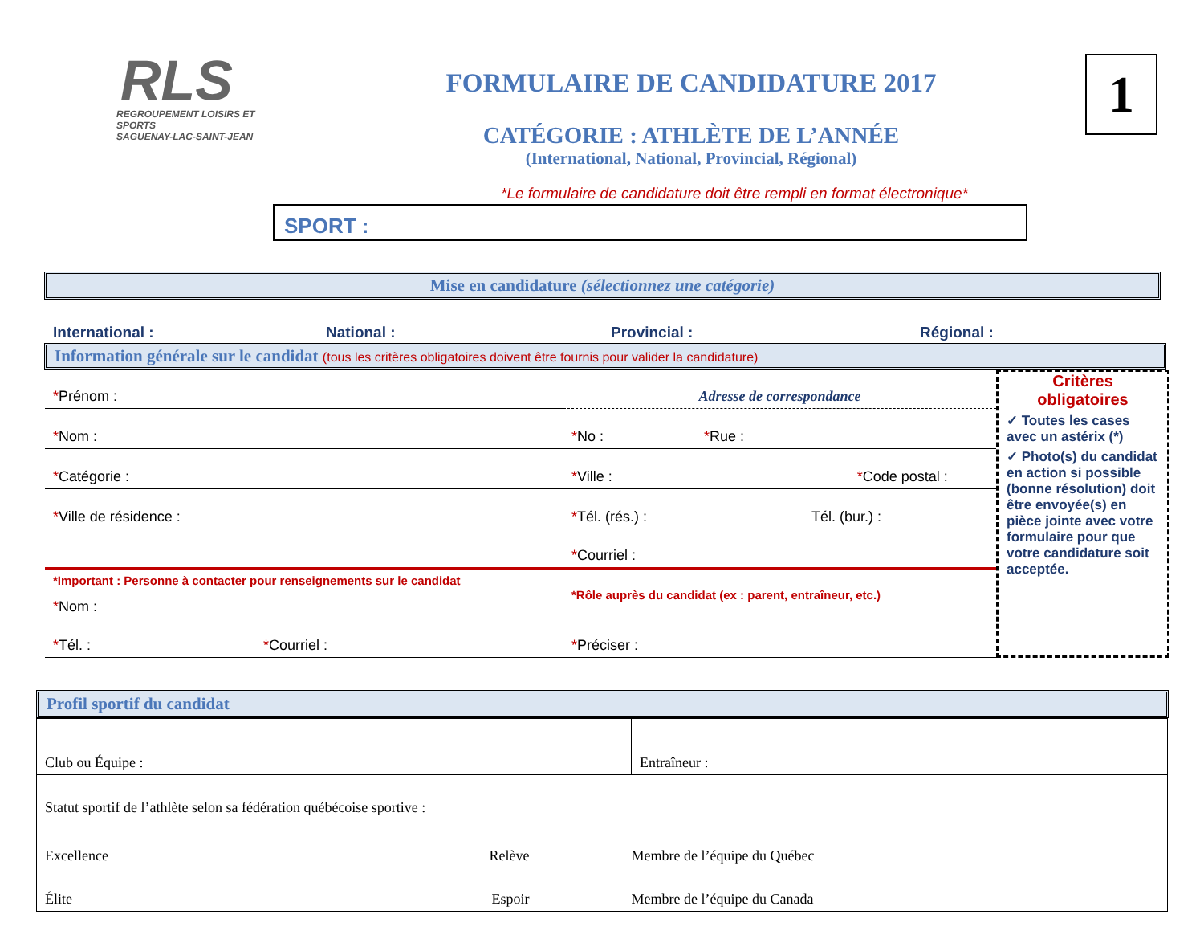RLS
REGROUPEMENT LOISIRS ET SPORTS
SAGUENAY-LAC-SAINT-JEAN
FORMULAIRE DE CANDIDATURE 2017
CATÉGORIE : ATHLÈTE DE L’ANNÉE
(International, National, Provincial, Régional)
1
*Le formulaire de candidature doit être rempli en format électronique*
SPORT :
Mise en candidature (sélectionnez une catégorie)
International : National : Provincial : Régional :
Information générale sur le candidat (tous les critères obligatoires doivent être fournis pour valider la candidature)
| * Prénom : | Adresse de correspondance |
| * Nom : | * No : * Rue : |
| * Catégorie : | * Ville : * Code postal : |
| * Ville de résidence : | * Tél. (rés.) : Tél. (bur.) : |
| | * Courriel : |
| *Important : Personne à contacter pour renseignements sur le candidat * Nom : | *Rôle auprès du candidat (ex : parent, entraîneur, etc.) |
| * Tél. : * Courriel : | * Préciser : |
Critères obligatoires
✓ Toutes les cases avec un astérix (*)
✓ Photo(s) du candidat en action si possible (bonne résolution) doit être envoyée(s) en pièce jointe avec votre formulaire pour que votre candidature soit acceptée.
Profil sportif du candidat
| Club ou Équipe : | Entraîneur : |
| Statut sportif de l’athlète selon sa fédération québécoise sportive : | |
| Excellence Relève | Membre de l’équipe du Québec |
| Élite Espoir | Membre de l’équipe du Canada |